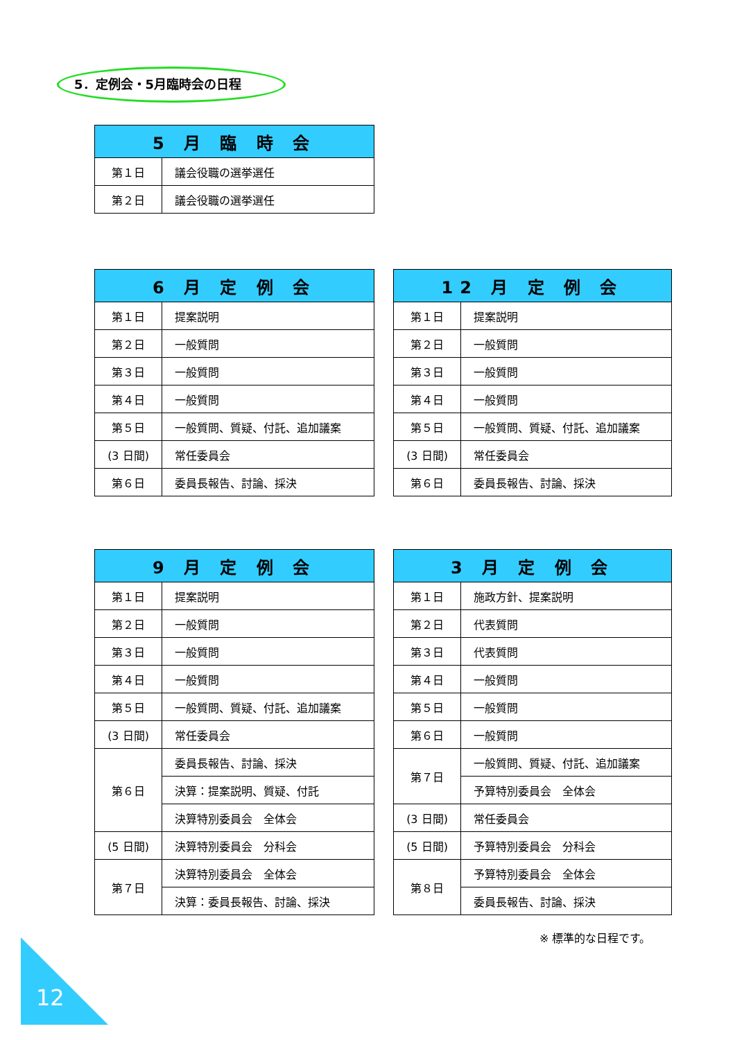5．定例会・5月臨時会の日程
| 5 月 臨 時 会 | |
| --- | --- |
| 第１日 | 議会役職の選挙選任 |
| 第２日 | 議会役職の選挙選任 |
| 6 月 定 例 会 | |
| --- | --- |
| 第１日 | 提案説明 |
| 第２日 | 一般質問 |
| 第３日 | 一般質問 |
| 第４日 | 一般質問 |
| 第５日 | 一般質問、質疑、付託、追加議案 |
| (3 日間) | 常任委員会 |
| 第６日 | 委員長報告、討論、採決 |
| 12 月 定 例 会 | |
| --- | --- |
| 第１日 | 提案説明 |
| 第２日 | 一般質問 |
| 第３日 | 一般質問 |
| 第４日 | 一般質問 |
| 第５日 | 一般質問、質疑、付託、追加議案 |
| (3 日間) | 常任委員会 |
| 第６日 | 委員長報告、討論、採決 |
| 9 月 定 例 会 | |
| --- | --- |
| 第１日 | 提案説明 |
| 第２日 | 一般質問 |
| 第３日 | 一般質問 |
| 第４日 | 一般質問 |
| 第５日 | 一般質問、質疑、付託、追加議案 |
| (3 日間) | 常任委員会 |
| 第６日 | 委員長報告、討論、採決 |
| | 決算：提案説明、質疑、付託 |
| | 決算特別委員会 全体会 |
| (5 日間) | 決算特別委員会 分科会 |
| 第７日 | 決算特別委員会 全体会 |
| | 決算：委員長報告、討論、採決 |
| 3 月 定 例 会 | |
| --- | --- |
| 第１日 | 施政方針、提案説明 |
| 第２日 | 代表質問 |
| 第３日 | 代表質問 |
| 第４日 | 一般質問 |
| 第５日 | 一般質問 |
| 第６日 | 一般質問 |
| 第７日 | 一般質問、質疑、付託、追加議案 |
| | 予算特別委員会 全体会 |
| (3 日間) | 常任委員会 |
| (5 日間) | 予算特別委員会 分科会 |
| 第８日 | 予算特別委員会 全体会 |
| | 委員長報告、討論、採決 |
※ 標準的な日程です。
12